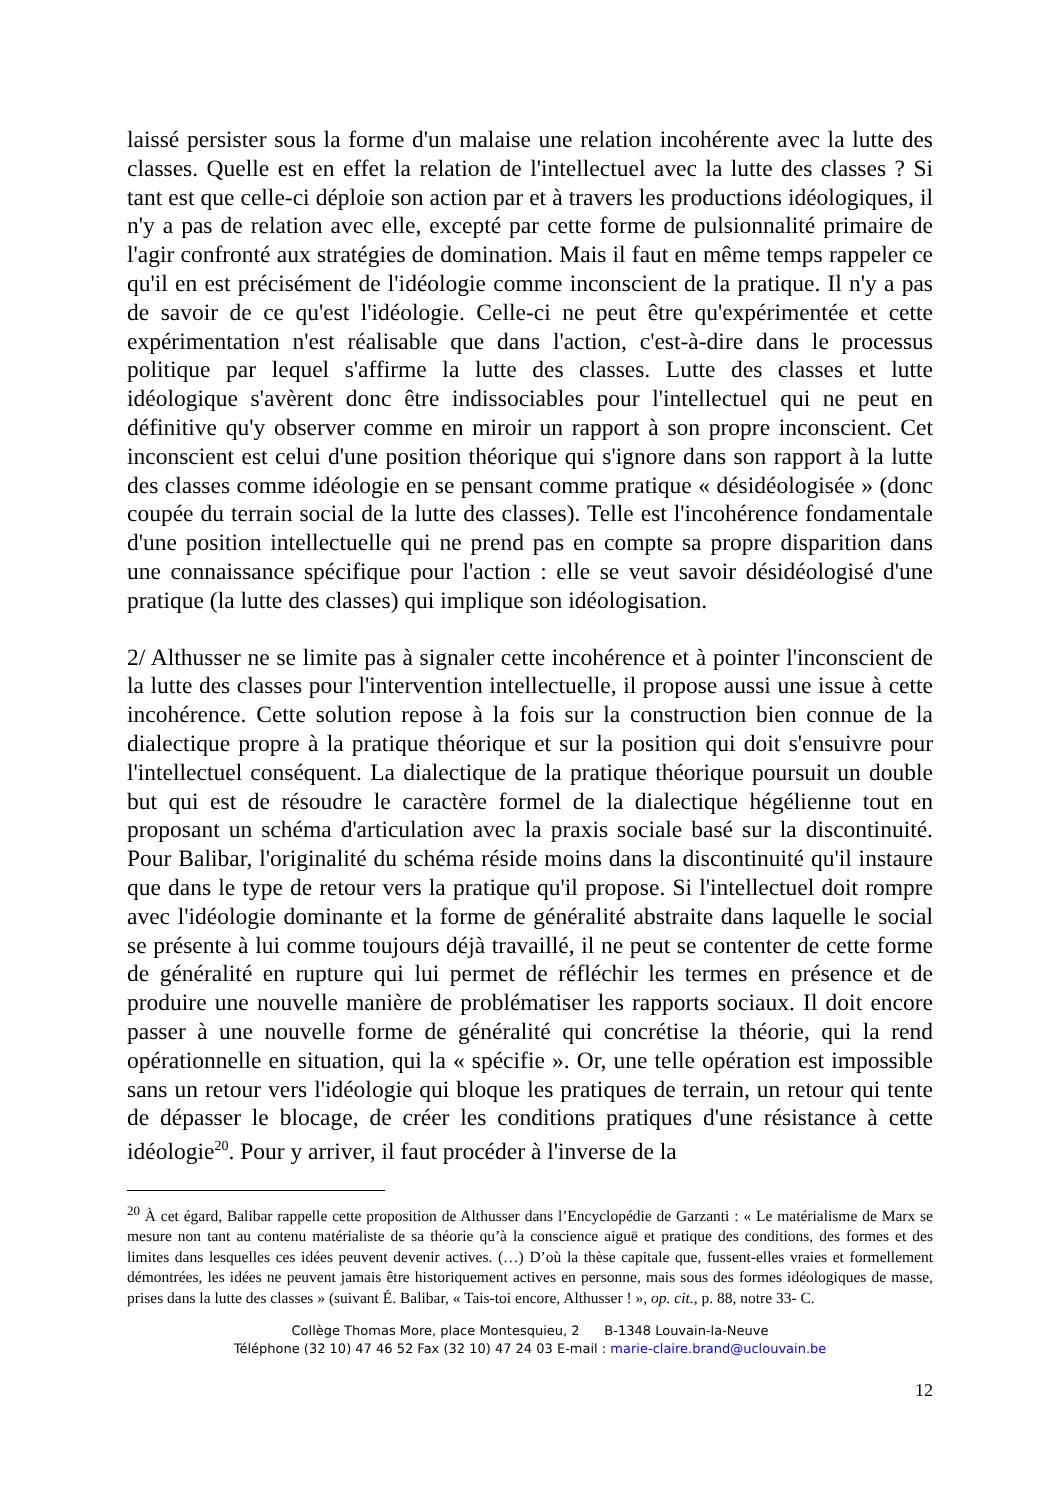laissé persister sous la forme d'un malaise une relation incohérente avec la lutte des classes. Quelle est en effet la relation de l'intellectuel avec la lutte des classes ? Si tant est que celle-ci déploie son action par et à travers les productions idéologiques, il n'y a pas de relation avec elle, excepté par cette forme de pulsionnalité primaire de l'agir confronté aux stratégies de domination. Mais il faut en même temps rappeler ce qu'il en est précisément de l'idéologie comme inconscient de la pratique. Il n'y a pas de savoir de ce qu'est l'idéologie. Celle-ci ne peut être qu'expérimentée et cette expérimentation n'est réalisable que dans l'action, c'est-à-dire dans le processus politique par lequel s'affirme la lutte des classes. Lutte des classes et lutte idéologique s'avèrent donc être indissociables pour l'intellectuel qui ne peut en définitive qu'y observer comme en miroir un rapport à son propre inconscient. Cet inconscient est celui d'une position théorique qui s'ignore dans son rapport à la lutte des classes comme idéologie en se pensant comme pratique « désidéologisée » (donc coupée du terrain social de la lutte des classes). Telle est l'incohérence fondamentale d'une position intellectuelle qui ne prend pas en compte sa propre disparition dans une connaissance spécifique pour l'action : elle se veut savoir désidéologisé d'une pratique (la lutte des classes) qui implique son idéologisation.
2/ Althusser ne se limite pas à signaler cette incohérence et à pointer l'inconscient de la lutte des classes pour l'intervention intellectuelle, il propose aussi une issue à cette incohérence. Cette solution repose à la fois sur la construction bien connue de la dialectique propre à la pratique théorique et sur la position qui doit s'ensuivre pour l'intellectuel conséquent. La dialectique de la pratique théorique poursuit un double but qui est de résoudre le caractère formel de la dialectique hégélienne tout en proposant un schéma d'articulation avec la praxis sociale basé sur la discontinuité. Pour Balibar, l'originalité du schéma réside moins dans la discontinuité qu'il instaure que dans le type de retour vers la pratique qu'il propose. Si l'intellectuel doit rompre avec l'idéologie dominante et la forme de généralité abstraite dans laquelle le social se présente à lui comme toujours déjà travaillé, il ne peut se contenter de cette forme de généralité en rupture qui lui permet de réfléchir les termes en présence et de produire une nouvelle manière de problématiser les rapports sociaux. Il doit encore passer à une nouvelle forme de généralité qui concrétise la théorie, qui la rend opérationnelle en situation, qui la « spécifie ». Or, une telle opération est impossible sans un retour vers l'idéologie qui bloque les pratiques de terrain, un retour qui tente de dépasser le blocage, de créer les conditions pratiques d'une résistance à cette idéologie<sup>20</sup>. Pour y arriver, il faut procéder à l'inverse de la
<sup>20</sup> À cet égard, Balibar rappelle cette proposition de Althusser dans l’Encyclopédie de Garzanti : « Le matérialisme de Marx se mesure non tant au contenu matérialiste de sa théorie qu’à la conscience aiguë et pratique des conditions, des formes et des limites dans lesquelles ces idées peuvent devenir actives. (…) D’où la thèse capitale que, fussent-elles vraies et formellement démontrées, les idées ne peuvent jamais être historiquement actives en personne, mais sous des formes idéologiques de masse, prises dans la lutte des classes » (suivant É. Balibar, « Tais-toi encore, Althusser ! », op. cit., p. 88, notre 33- C.
Collège Thomas More, place Montesquieu, 2 B-1348 Louvain-la-Neuve
Téléphone (32 10) 47 46 52 Fax (32 10) 47 24 03 E-mail : marie-claire.brand@uclouvain.be
12